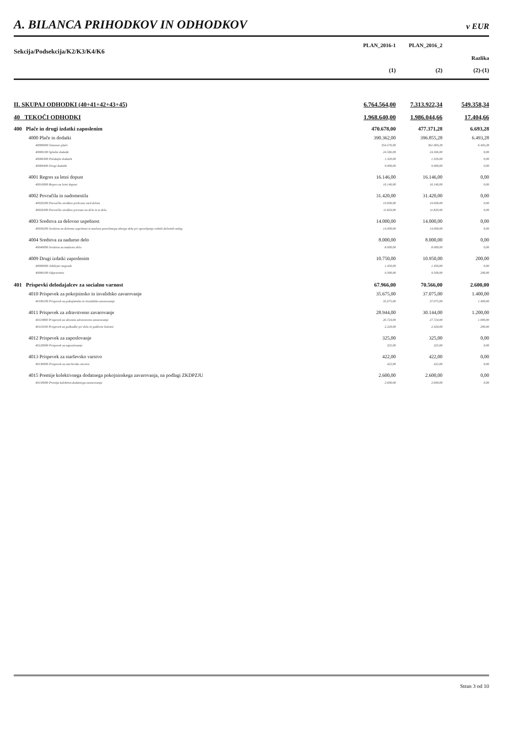A. BILANCA PRIHODKOV IN ODHODKOV
v EUR
| Sekcija/Podsekcija/K2/K3/K4/K6 | PLAN_2016-1 | PLAN_2016_2 | |
| --- | --- | --- | --- |
| | | | Razlika |
| | (1) | (2) | (2)-(1) |
| II. SKUPAJ ODHODKI (40+41+42+43+45) | 6.764.564,00 | 7.313.922,34 | 549.358,34 |
| 40 TEKOČI ODHODKI | 1.968.640,00 | 1.986.044,66 | 17.404,66 |
| 400 Plače in drugi izdatki zaposlenim | 470.678,00 | 477.371,28 | 6.693,28 |
| 4000 Plače in dodatki | 390.362,00 | 396.855,28 | 6.493,28 |
| 40000000 Osnovne plače | 354.576,00 | 361.069,28 | 6.493,28 |
| 40000100 Splošni dodatki | 24.566,00 | 24.566,00 | 0,00 |
| 40000300 Položajni dodatek | 1.320,00 | 1.320,00 | 0,00 |
| 40000400 Drugi dodatki | 9.900,00 | 9.900,00 | 0,00 |
| 4001 Regres za letni dopust | 16.146,00 | 16.146,00 | 0,00 |
| 40010000 Regres za letni dopust | 16.146,00 | 16.146,00 | 0,00 |
| 4002 Povračila in nadomestila | 31.420,00 | 31.420,00 | 0,00 |
| 40020200 Povračilo stroškov prehrane med delom | 19.600,00 | 19.600,00 | 0,00 |
| 40020300 Povračilo stroškov prevoza na delo in iz dela | 11.820,00 | 11.820,00 | 0,00 |
| 4003 Sredstva za delovno uspešnost | 14.000,00 | 14.000,00 | 0,00 |
| 40030200 Sredstva za delovno uspešnost iz naslova povečanega obsega dela pri opravljanju rednih delovnih nalog | 14.000,00 | 14.000,00 | 0,00 |
| 4004 Sredstva za nadurno delo | 8.000,00 | 8.000,00 | 0,00 |
| 40040000 Sredstva za nadurno delo | 8.000,00 | 8.000,00 | 0,00 |
| 4009 Drugi izdatki zaposlenim | 10.750,00 | 10.950,00 | 200,00 |
| 40090000 Jubilejne nagrade | 1.450,00 | 1.450,00 | 0,00 |
| 40090100 Odpravnine | 9.300,00 | 9.500,00 | 200,00 |
| 401 Prispevki delodajalcev za socialno varnost | 67.966,00 | 70.566,00 | 2.600,00 |
| 4010 Prispevek za pokojninsko in invalidsko zavarovanje | 35.675,00 | 37.075,00 | 1.400,00 |
| 40100100 Prispevek za pokojninsko in invalidsko zavarovanje | 35.675,00 | 37.075,00 | 1.400,00 |
| 4011 Prispevek za zdravstveno zavarovanje | 28.944,00 | 30.144,00 | 1.200,00 |
| 40110000 Prispevek za obvezno zdravstveno zavarovanje | 26.724,00 | 27.724,00 | 1.000,00 |
| 40110100 Prispevek za poškodbe pri delu in poklicne bolezni | 2.220,00 | 2.420,00 | 200,00 |
| 4012 Prispevek za zaposlovanje | 325,00 | 325,00 | 0,00 |
| 40120000 Prispevek za zaposlovanje | 325,00 | 325,00 | 0,00 |
| 4013 Prispevek za starševsko varstvo | 422,00 | 422,00 | 0,00 |
| 40130000 Prispevek za starševsko varstvo | 422,00 | 422,00 | 0,00 |
| 4015 Premije kolektivnega dodatnega pokojninskega zavarovanja, na podlagi ZKDPZJU | 2.600,00 | 2.600,00 | 0,00 |
| 40150000 Premija kolektivn.dodatnega zavarovanja | 2.600,00 | 2.600,00 | 0,00 |
Stran 3 od 10